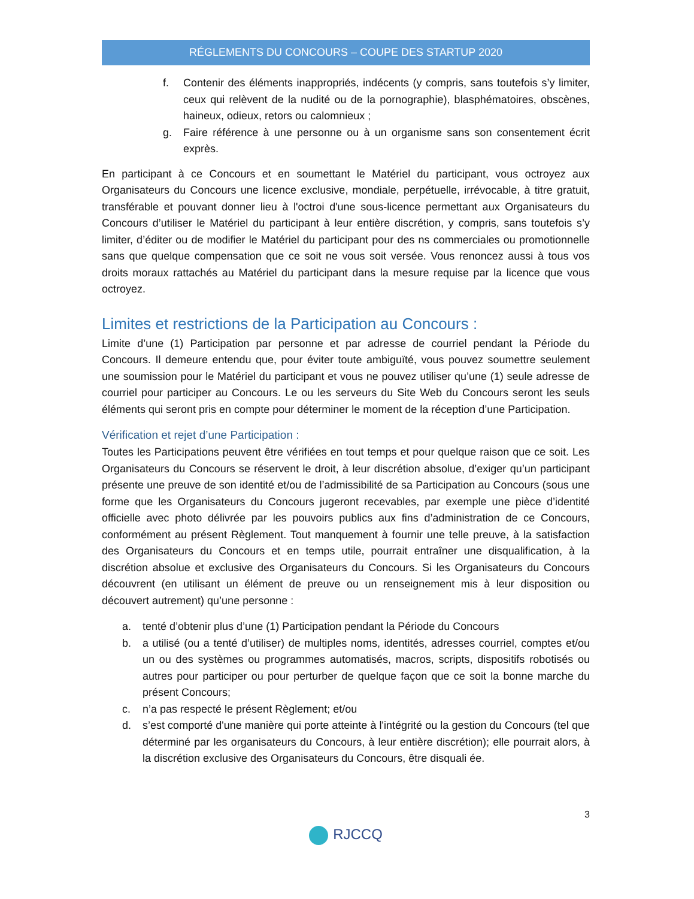RÉGLEMENTS DU CONCOURS – COUPE DES STARTUP 2020
f. Contenir des éléments inappropriés, indécents (y compris, sans toutefois s’y limiter, ceux qui relèvent de la nudité ou de la pornographie), blasphématoires, obscènes, haineux, odieux, retors ou calomnieux ;
g. Faire référence à une personne ou à un organisme sans son consentement écrit exprès.
En participant à ce Concours et en soumettant le Matériel du participant, vous octroyez aux Organisateurs du Concours une licence exclusive, mondiale, perpétuelle, irrévocable, à titre gratuit, transférable et pouvant donner lieu à l'octroi d'une sous-licence permettant aux Organisateurs du Concours d’utiliser le Matériel du participant à leur entière discrétion, y compris, sans toutefois s’y limiter, d’éditer ou de modifier le Matériel du participant pour des ns commerciales ou promotionnelle sans que quelque compensation que ce soit ne vous soit versée. Vous renoncez aussi à tous vos droits moraux rattachés au Matériel du participant dans la mesure requise par la licence que vous octroyez.
Limites et restrictions de la Participation au Concours :
Limite d’une (1) Participation par personne et par adresse de courriel pendant la Période du Concours. Il demeure entendu que, pour éviter toute ambiguïté, vous pouvez soumettre seulement une soumission pour le Matériel du participant et vous ne pouvez utiliser qu’une (1) seule adresse de courriel pour participer au Concours. Le ou les serveurs du Site Web du Concours seront les seuls éléments qui seront pris en compte pour déterminer le moment de la réception d’une Participation.
Vérification et rejet d’une Participation :
Toutes les Participations peuvent être vérifiées en tout temps et pour quelque raison que ce soit. Les Organisateurs du Concours se réservent le droit, à leur discrétion absolue, d’exiger qu’un participant présente une preuve de son identité et/ou de l’admissibilité de sa Participation au Concours (sous une forme que les Organisateurs du Concours jugeront recevables, par exemple une pièce d’identité officielle avec photo délivrée par les pouvoirs publics aux fins d’administration de ce Concours, conformément au présent Règlement. Tout manquement à fournir une telle preuve, à la satisfaction des Organisateurs du Concours et en temps utile, pourrait entraîner une disqualification, à la discrétion absolue et exclusive des Organisateurs du Concours. Si les Organisateurs du Concours découvrent (en utilisant un élément de preuve ou un renseignement mis à leur disposition ou découvert autrement) qu’une personne :
a. tenté d’obtenir plus d’une (1) Participation pendant la Période du Concours
b. a utilisé (ou a tenté d’utiliser) de multiples noms, identités, adresses courriel, comptes et/ou un ou des systèmes ou programmes automatisés, macros, scripts, dispositifs robotisés ou autres pour participer ou pour perturber de quelque façon que ce soit la bonne marche du présent Concours;
c. n’a pas respecté le présent Règlement; et/ou
d. s’est comporté d'une manière qui porte atteinte à l'intégrité ou la gestion du Concours (tel que déterminé par les organisateurs du Concours, à leur entière discrétion); elle pourrait alors, à la discrétion exclusive des Organisateurs du Concours, être disquali ée.
3
RJCCQ